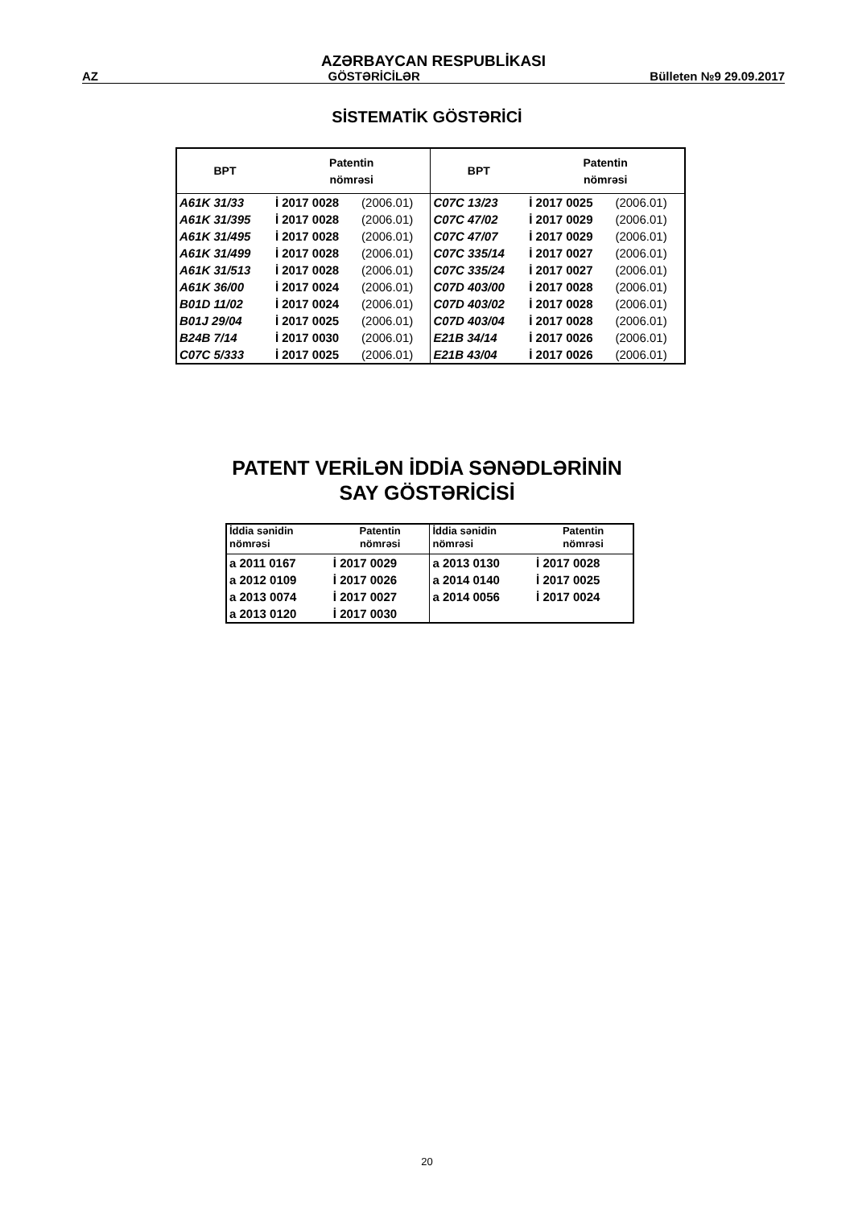AZƏRBAYCAN RESPUBLİKASI
AZ GÖSTƏRİCİLƏR Bülleten №9 29.09.2017
SİSTEMATİK GÖSTƏRİCİ
| BPT | Patentin nömrəsi | | BPT | Patentin nömrəsi | |
| --- | --- | --- | --- | --- | --- |
| A61K 31/33 | İ 2017 0028 | (2006.01) | C07C 13/23 | İ 2017 0025 | (2006.01) |
| A61K 31/395 | İ 2017 0028 | (2006.01) | C07C 47/02 | İ 2017 0029 | (2006.01) |
| A61K 31/495 | İ 2017 0028 | (2006.01) | C07C 47/07 | İ 2017 0029 | (2006.01) |
| A61K 31/499 | İ 2017 0028 | (2006.01) | C07C 335/14 | İ 2017 0027 | (2006.01) |
| A61K 31/513 | İ 2017 0028 | (2006.01) | C07C 335/24 | İ 2017 0027 | (2006.01) |
| A61K 36/00 | İ 2017 0024 | (2006.01) | C07D 403/00 | İ 2017 0028 | (2006.01) |
| B01D 11/02 | İ 2017 0024 | (2006.01) | C07D 403/02 | İ 2017 0028 | (2006.01) |
| B01J 29/04 | İ 2017 0025 | (2006.01) | C07D 403/04 | İ 2017 0028 | (2006.01) |
| B24B 7/14 | İ 2017 0030 | (2006.01) | E21B 34/14 | İ 2017 0026 | (2006.01) |
| C07C 5/333 | İ 2017 0025 | (2006.01) | E21B 43/04 | İ 2017 0026 | (2006.01) |
PATENT VERİLƏN İDDİA SƏNƏDLƏRİNİN
SAY GÖSTƏRİCİSİ
| İddia sənidin nömrəsi | Patentin nömrəsi | İddia sənidin nömrəsi | Patentin nömrəsi |
| --- | --- | --- | --- |
| a 2011 0167 | İ 2017 0029 | a 2013 0130 | İ 2017 0028 |
| a 2012 0109 | İ 2017 0026 | a 2014 0140 | İ 2017 0025 |
| a 2013 0074 | İ 2017 0027 | a 2014 0056 | İ 2017 0024 |
| a 2013 0120 | İ 2017 0030 | | |
20